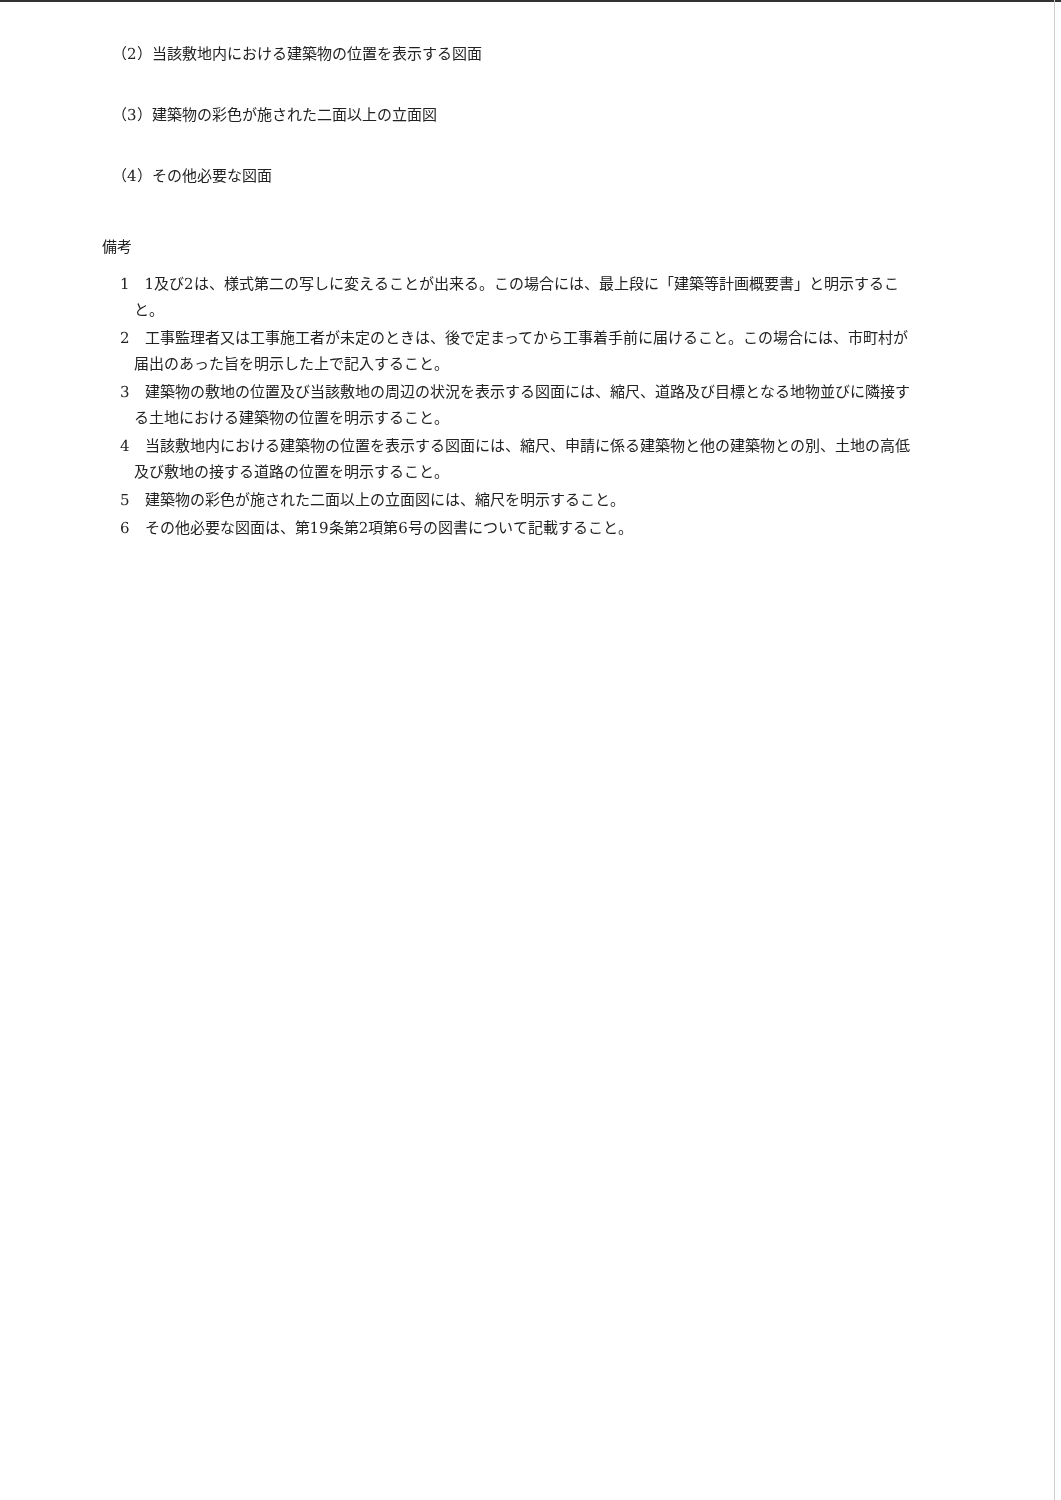（2）当該敷地内における建築物の位置を表示する図面
（3）建築物の彩色が施された二面以上の立面図
（4）その他必要な図面
備考
1　1及び2は、様式第二の写しに変えることが出来る。この場合には、最上段に「建築等計画概要書」と明示すること。
2　工事監理者又は工事施工者が未定のときは、後で定まってから工事着手前に届けること。この場合には、市町村が届出のあった旨を明示した上で記入すること。
3　建築物の敷地の位置及び当該敷地の周辺の状況を表示する図面には、縮尺、道路及び目標となる地物並びに隣接する土地における建築物の位置を明示すること。
4　当該敷地内における建築物の位置を表示する図面には、縮尺、申請に係る建築物と他の建築物との別、土地の高低及び敷地の接する道路の位置を明示すること。
5　建築物の彩色が施された二面以上の立面図には、縮尺を明示すること。
6　その他必要な図面は、第19条第2項第6号の図書について記載すること。